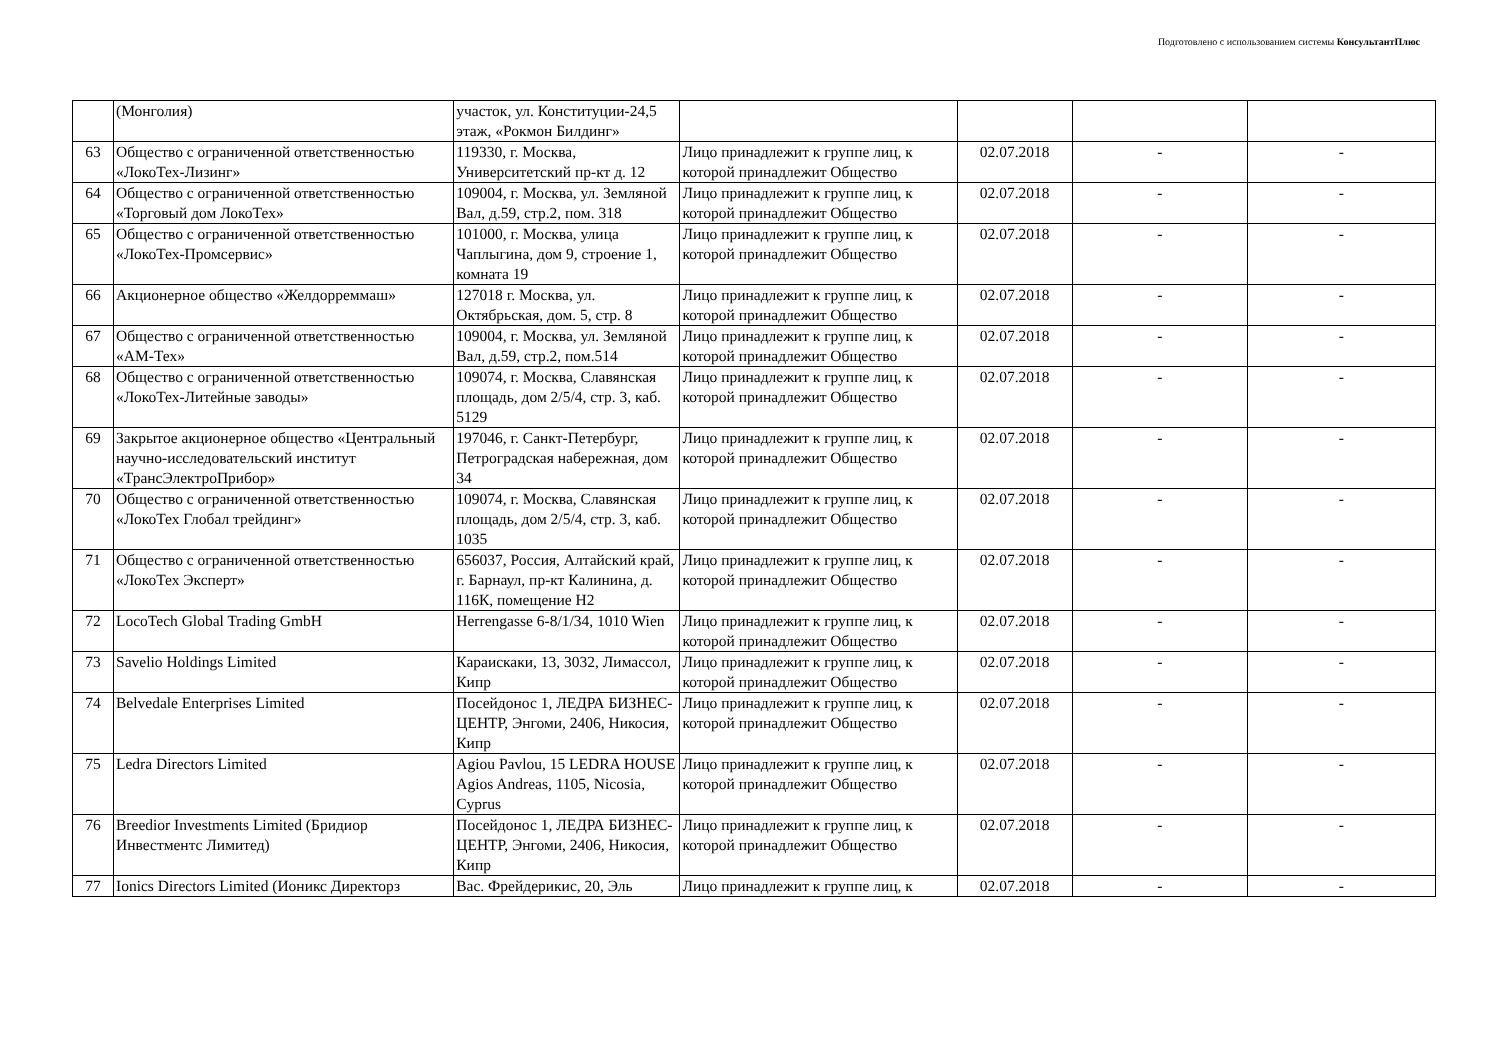Подготовлено с использованием системы КонсультантПлюс
| | (Монголия) | участок, ул. Конституции-24,5 этаж, «Рокмон Билдинг» | | | | |
| 63 | Общество с ограниченной ответственностью «ЛокоТех-Лизинг» | 119330, г. Москва, Университетский пр-кт д. 12 | Лицо принадлежит к группе лиц, к которой принадлежит Общество | 02.07.2018 | - | - |
| 64 | Общество с ограниченной ответственностью «Торговый дом ЛокоТех» | 109004, г. Москва, ул. Земляной Вал, д.59, стр.2, пом. 318 | Лицо принадлежит к группе лиц, к которой принадлежит Общество | 02.07.2018 | - | - |
| 65 | Общество с ограниченной ответственностью «ЛокоТех-Промсервис» | 101000, г. Москва, улица Чаплыгина, дом 9, строение 1, комната 19 | Лицо принадлежит к группе лиц, к которой принадлежит Общество | 02.07.2018 | - | - |
| 66 | Акционерное общество «Желдорреммаш» | 127018 г. Москва, ул. Октябрьская, дом. 5, стр. 8 | Лицо принадлежит к группе лиц, к которой принадлежит Общество | 02.07.2018 | - | - |
| 67 | Общество с ограниченной ответственностью «АМ-Тех» | 109004, г. Москва, ул. Земляной Вал, д.59, стр.2, пом.514 | Лицо принадлежит к группе лиц, к которой принадлежит Общество | 02.07.2018 | - | - |
| 68 | Общество с ограниченной ответственностью «ЛокоТех-Литейные заводы» | 109074, г. Москва, Славянская площадь, дом 2/5/4, стр. 3, каб. 5129 | Лицо принадлежит к группе лиц, к которой принадлежит Общество | 02.07.2018 | - | - |
| 69 | Закрытое акционерное общество «Центральный научно-исследовательский институт «ТрансЭлектроПрибор» | 197046, г. Санкт-Петербург, Петроградская набережная, дом 34 | Лицо принадлежит к группе лиц, к которой принадлежит Общество | 02.07.2018 | - | - |
| 70 | Общество с ограниченной ответственностью «ЛокоТех Глобал трейдинг» | 109074, г. Москва, Славянская площадь, дом 2/5/4, стр. 3, каб. 1035 | Лицо принадлежит к группе лиц, к которой принадлежит Общество | 02.07.2018 | - | - |
| 71 | Общество с ограниченной ответственностью «ЛокоТех Эксперт» | 656037, Россия, Алтайский край, г. Барнаул, пр-кт Калинина, д. 116К, помещение Н2 | Лицо принадлежит к группе лиц, к которой принадлежит Общество | 02.07.2018 | - | - |
| 72 | LocoTech Global Trading GmbH | Herrengasse 6-8/1/34, 1010 Wien | Лицо принадлежит к группе лиц, к которой принадлежит Общество | 02.07.2018 | - | - |
| 73 | Savelio Holdings Limited | Караискаки, 13, 3032, Лимассол, Кипр | Лицо принадлежит к группе лиц, к которой принадлежит Общество | 02.07.2018 | - | - |
| 74 | Belvedale Enterprises Limited | Посейдонос 1, ЛЕДРА БИЗНЕС-ЦЕНТР, Энгоми, 2406, Никосия, Кипр | Лицо принадлежит к группе лиц, к которой принадлежит Общество | 02.07.2018 | - | - |
| 75 | Ledra Directors Limited | Agiou Pavlou, 15 LEDRA HOUSE Agios Andreas, 1105, Nicosia, Cyprus | Лицо принадлежит к группе лиц, к которой принадлежит Общество | 02.07.2018 | - | - |
| 76 | Breedior Investments Limited (Бридиор Инвестментс Лимитед) | Посейдонос 1, ЛЕДРА БИЗНЕС-ЦЕНТР, Энгоми, 2406, Никосия, Кипр | Лицо принадлежит к группе лиц, к которой принадлежит Общество | 02.07.2018 | - | - |
| 77 | Ionics Directors Limited (Ионикс Директорз | Вас. Фрейдерикис, 20, Эль | Лицо принадлежит к группе лиц, к | 02.07.2018 | - | - |